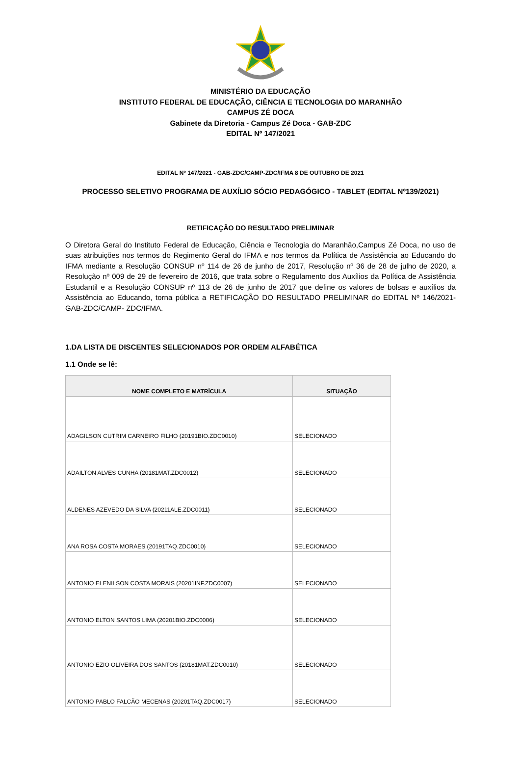MINISTÉRIO DA EDUCAÇÃO
INSTITUTO FEDERAL DE EDUCAÇÃO, CIÊNCIA E TECNOLOGIA DO MARANHÃO
CAMPUS ZÉ DOCA
Gabinete da Diretoria - Campus Zé Doca - GAB-ZDC
EDITAL Nº 147/2021
EDITAL Nº 147/2021 - GAB-ZDC/CAMP-ZDC/IFMA 8 DE OUTUBRO DE 2021
PROCESSO SELETIVO PROGRAMA DE AUXÍLIO SÓCIO PEDAGÓGICO - TABLET (EDITAL Nº139/2021)
RETIFICAÇÃO DO RESULTADO PRELIMINAR
O Diretora Geral do Instituto Federal de Educação, Ciência e Tecnologia do Maranhão,Campus Zé Doca, no uso de suas atribuições nos termos do Regimento Geral do IFMA e nos termos da Política de Assistência ao Educando do IFMA mediante a Resolução CONSUP nº 114 de 26 de junho de 2017, Resolução nº 36 de 28 de julho de 2020, a Resolução nº 009 de 29 de fevereiro de 2016, que trata sobre o Regulamento dos Auxílios da Política de Assistência Estudantil e a Resolução CONSUP nº 113 de 26 de junho de 2017 que define os valores de bolsas e auxílios da Assistência ao Educando, torna pública a RETIFICAÇÃO DO RESULTADO PRELIMINAR do EDITAL Nº 146/2021- GAB-ZDC/CAMP- ZDC/IFMA.
1.DA LISTA DE DISCENTES SELECIONADOS POR ORDEM ALFABÉTICA
1.1 Onde se lê:
| NOME COMPLETO E MATRÍCULA | SITUAÇÃO |
| --- | --- |
| ADAGILSON CUTRIM CARNEIRO FILHO (20191BIO.ZDC0010) | SELECIONADO |
| ADAILTON ALVES CUNHA (20181MAT.ZDC0012) | SELECIONADO |
| ALDENES AZEVEDO DA SILVA (20211ALE.ZDC0011) | SELECIONADO |
| ANA ROSA COSTA MORAES (20191TAQ.ZDC0010) | SELECIONADO |
| ANTONIO ELENILSON COSTA MORAIS (20201INF.ZDC0007) | SELECIONADO |
| ANTONIO ELTON SANTOS LIMA (20201BIO.ZDC0006) | SELECIONADO |
| ANTONIO EZIO OLIVEIRA DOS SANTOS (20181MAT.ZDC0010) | SELECIONADO |
| ANTONIO PABLO FALCÃO MECENAS (20201TAQ.ZDC0017) | SELECIONADO |